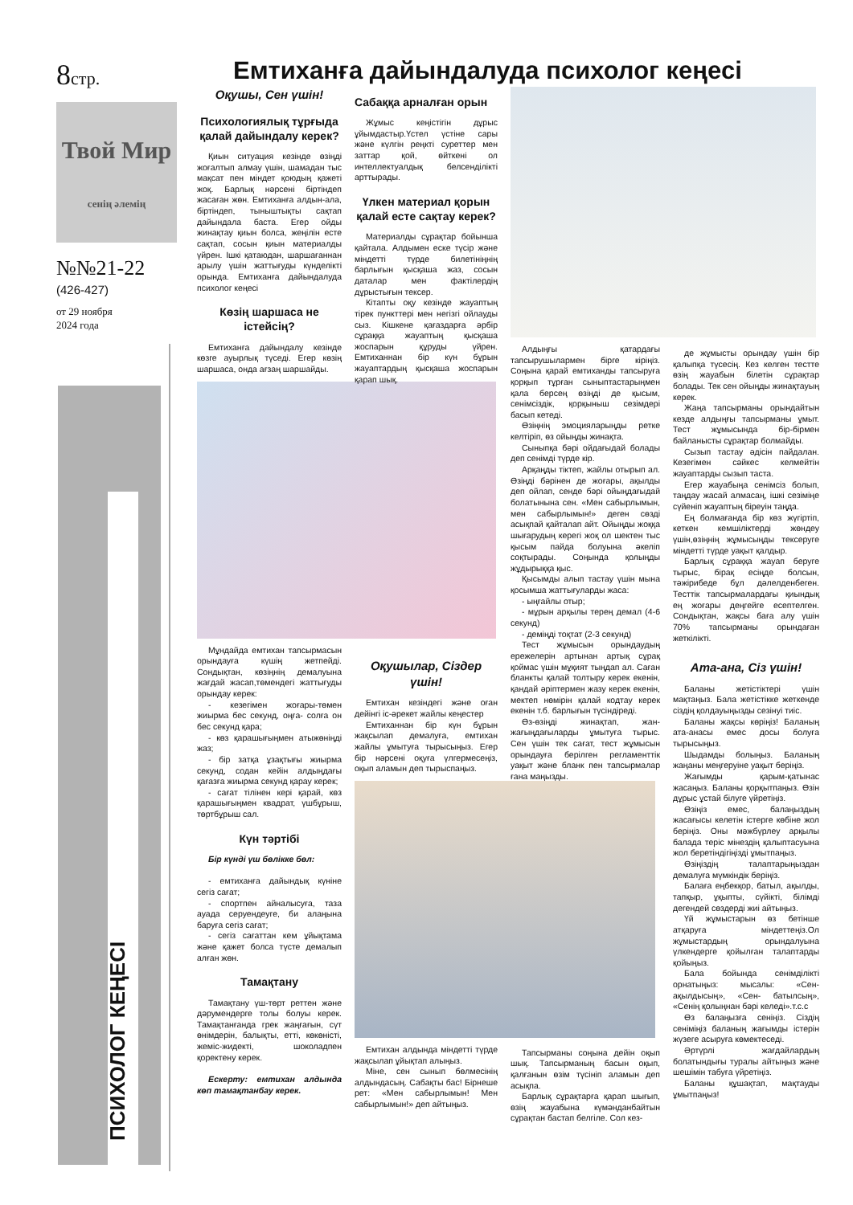8стр.
Твой Мир
сенің әлемің
№№21-22
(426-427)
от 29 ноября
2024 года
ПСИХОЛОГ КЕҢЕСІ
Емтиханға дайындалуда психолог кеңесі
Оқушы, Сен үшін!
Психологиялық тұрғыда қалай дайындалу керек?
Қиын ситуация кезінде өзіңді жоғалтып алмау үшін, шамадан тыс мақсат пен міндет қоюдың қажеті жоқ. Барлық нәрсені біртіндеп жасаған жөн. Емтиханға алдын-ала, біртіндеп, тыныштықты сақтап дайындала баста. Егер ойды жинақтау қиын болса, жеңілін есте сақтап, сосын қиын материалды үйрен. Ішкі қатаюдан, шаршағаннан арылу үшін жаттығуды күнделікті орында. Емтиханға дайындалуда психолог кеңесі
Көзің шаршаса не істейсің?
Емтиханға дайындалу кезінде көзге ауырлық түседі. Егер көзің шаршаса, онда ағзаң шаршайды.
Мұндайда емтихан тапсырмасын орындауға күшің жетпейді. Сондықтан, көзіңнің демалуына жағдай жасап,төмендегі жаттығуды орындау керек:
- кезегімен жоғары-төмен жиырма бес секунд, оңға- солға он бес секунд қара;
- көз қарашығыңмен атыжөніңді жаз;
- бір затқа ұзақтығы жиырма секунд, содан кейін алдыңдағы қағазға жиырма секунд қарау керек;
- сағат тілінен кері қарай, көз қарашығыңмен квадрат, үшбұрыш, төртбұрыш сал.
Күн тәртібі
Бір күнді үш бөлікке бөл:
- емтиханға дайындық күніне сегіз сағат;
- спортпен айналысуға, таза ауада серуендеуге, би алаңына баруға сегіз сағат;
- сегіз сағаттан кем ұйықтама және қажет болса түсте демалып алған жөн.
Тамақтану
Тамақтану үш-төрт реттен және дәрумендерге толы болуы керек. Тамақтанғанда грек жаңғағын, сүт өнімдерін, балықты, етті, көкөністі, жеміс-жидекті, шоколадпен қоректену керек.
Ескерту: емтихан алдында көп тамақтанбау керек.
Сабаққа арналған орын
Жұмыс кеңістігін дұрыс ұйымдастыр.Үстел үстіне сары және күлгін реңкті суреттер мен заттар қой, өйткені ол интеллектуалдық белсенділікті арттырады.
Үлкен материал қорын қалай есте сақтау керек?
Материалды сұрақтар бойынша қайтала. Алдымен еске түсір және міндетті түрде билетініңнің барлығын қысқаша жаз, сосын даталар мен фактілердің дұрыстығын тексер.
Кітапты оқу кезінде жауаптың тірек пункттері мен негізгі ойлауды сыз. Кішкене қағаздарға әрбір сұраққа жауаптың қысқаша жоспарын құруды үйрен. Емтиханнан бір күн бұрын жауаптардың қысқаша жоспарын қарап шық.
Оқушылар, Сіздер үшін!
Емтихан кезіндегі және оған дейінгі іс-әрекет жайлы кеңестер
Емтиханнан бір күн бұрын жақсылап демалуға, емтихан жайлы ұмытуға тырысыңыз. Егер бір нәрсені оқуға үлгермесеңіз, оқып аламын деп тырыспаңыз.
Емтихан алдында міндетті түрде жақсылап ұйықтап алыңыз.
Міне, сен сынып бөлмесінің алдындасың. Сабақты бас! Бірнеше рет: «Мен сабырлымын! Мен сабырлымын!» деп айтыңыз.
Алдыңғы қатардағы тапсырушылармен бірге кіріңіз. Соңына қарай емтиханды тапсыруға қорқып тұрған сыныптастарыңмен қала берсең өзіңді де қысым, сенімсіздік, қорқыныш сезімдері басып кетеді.
Өзіңнің эмоцияларыңды ретке келтіріп, өз ойыңды жинақта.
Сыныпқа бәрі ойдағыдай болады деп сенімді түрде кір.
Арқаңды тіктеп, жайлы отырып ал. Өзіңді бәрінен де жоғары, ақылды деп ойлап, сенде бәрі ойыңдағыдай болатынына сен. «Мен сабырлымын, мен сабырлымын!» деген сөзді асықпай қайталап айт. Ойыңды жоққа шығарудың керегі жоқ ол шектен тыс қысым пайда болуына әкеліп соқтырады. Соңында қолыңды жұдырыққа қыс.
Қысымды алып тастау үшін мына қосымша жаттығуларды жаса:
- ыңғайлы отыр;
- мұрын арқылы терең демал (4-6 секунд)
- деміңді тоқтат (2-3 секунд)
Тест жұмысын орындаудың ережелерін артынан артық сұрақ қоймас үшін мұқият тыңдап ал. Саған бланкты қалай толтыру керек екенін, қандай әріптермен жазу керек екенін, мектеп нөмірін қалай кодтау керек екенін т.б. барлығын түсіндіреді.
Өз-өзіңді жинақтап, жан-жағыңдағыларды ұмытуға тырыс. Сен үшін тек сағат, тест жұмысын орындауға берілген регламенттік уақыт және бланк пен тапсырмалар ғана маңызды.
Тапсырманы соңына дейін оқып шық. Тапсырманың басын оқып, қалғанын өзім түсініп аламын деп асықпа.
Барлық сұрақтарға қарап шығып, өзің жауабына күмәнданбайтын сұрақтан бастап белгіле. Сол кез-
де жұмысты орындау үшін бір қалыпқа түсесің. Кез келген тестте өзің жауабын білетін сұрақтар болады. Тек сен ойыңды жинақтауың керек.
Жаңа тапсырманы орындайтын кезде алдыңғы тапсырманы ұмыт. Тест жұмысында бір-бірмен байланысты сұрақтар болмайды.
Сызып тастау әдісін пайдалан. Кезегімен сәйкес келмейтін жауаптарды сызып таста.
Егер жауабыңа сенімсіз болып, таңдау жасай алмасаң, ішкі сезіміңе сүйеніп жауаптың біреуін таңда.
Ең болмағанда бір көз жүгіртіп, кеткен кемшіліктерді жөндеу үшін,өзіңнің жұмысыңды тексеруге міндетті түрде уақыт қалдыр.
Барлық сұраққа жауап беруге тырыс, бірақ есіңде болсын, тәжірибеде бұл дәлелденбеген. Тесттік тапсырмалардағы қиындық ең жоғары деңгейге есептелген. Сондықтан, жақсы баға алу үшін 70% тапсырманы орындаған жеткілікті.
Ата-ана, Сіз үшін!
Баланы жетістіктері үшін мақтаңыз. Бала жетістікке жеткенде сіздің қолдауыңызды сезінуі тиіс.
Баланы жақсы көріңіз! Баланың ата-анасы емес досы болуға тырысыңыз.
Шыдамды болыңыз. Баланың жаңаны меңгеруіне уақыт беріңіз.
Жағымды қарым-қатынас жасаңыз. Баланы қорқытпаңыз. Өзін дұрыс ұстай білуге үйретіңіз.
Өзіңіз емес, балаңыздың жасағысы келетін істерге көбіне жол беріңіз. Оны мәжбүрлеу арқылы балада теріс мінездің қалыптасуына жол беретіндігіңізді ұмытпаңыз.
Өзіңіздің талаптарыңыздан демалуға мүмкіндік беріңіз.
Балаға еңбекқор, батыл, ақылды, тапқыр, ұқыпты, сүйікті, білімді дегендей сөздерді жиі айтыңыз.
Үй жұмыстарын өз бетінше атқаруға міндеттеңіз.Ол жұмыстардың орындалуына үлкендерге қойылған талаптарды қойыңыз.
Бала бойында сенімділікті орнатыңыз: мысалы: «Сен- ақылдысың», «Сен- батылсың», «Сенің қолыңнан бәрі келеді».т.с.с
Өз балаңызға сеніңіз. Сіздің сеніміңіз баланың жағымды істерін жүзеге асыруға көмектеседі.
Әртүрлі жағдайлардың болатындығы туралы айтыңыз және шешімін табуға үйретіңіз.
Баланы құшақтап, мақтауды ұмытпаңыз!